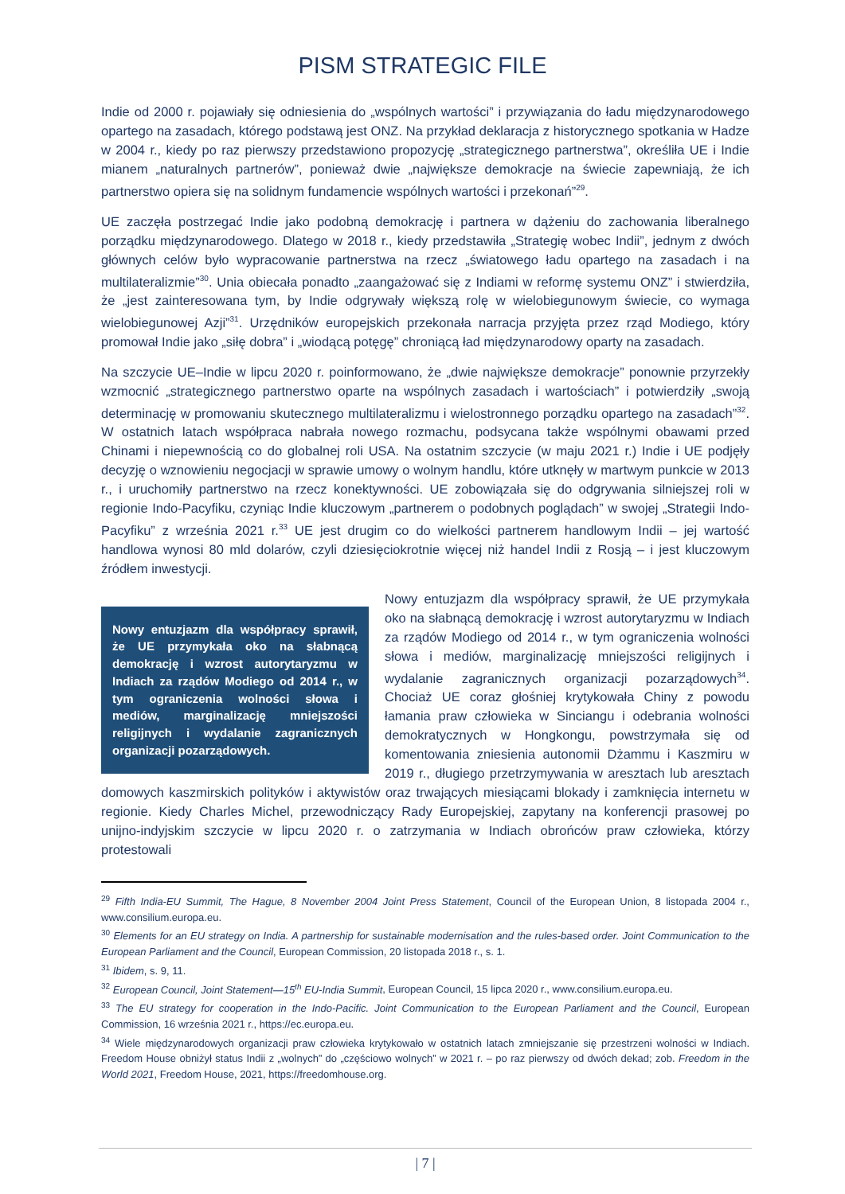PISM STRATEGIC FILE
Indie od 2000 r. pojawiały się odniesienia do „wspólnych wartości” i przywiązania do ładu międzynarodowego opartego na zasadach, którego podstawą jest ONZ. Na przykład deklaracja z historycznego spotkania w Hadze w 2004 r., kiedy po raz pierwszy przedstawiono propozycję „strategicznego partnerstwa”, określiła UE i Indie mianem „naturalnych partnerów”, ponieważ dwie „największe demokracje na świecie zapewniają, że ich partnerstwo opiera się na solidnym fundamencie wspólnych wartości i przekonań”<sup>29</sup>.
UE zaczęła postrzegać Indie jako podobną demokrację i partnera w dążeniu do zachowania liberalnego porządku międzynarodowego. Dlatego w 2018 r., kiedy przedstawiła „Strategię wobec Indii”, jednym z dwóch głównych celów było wypracowanie partnerstwa na rzecz „światowego ładu opartego na zasadach i na multilateralizmie”<sup>30</sup>. Unia obiecała ponadto „zaangażować się z Indiami w reformę systemu ONZ” i stwierdziła, że „jest zainteresowana tym, by Indie odgrywały większą rolę w wielobiegunowym świecie, co wymaga wielobiegunowej Azji”<sup>31</sup>. Urzędników europejskich przekonała narracja przyjęta przez rząd Modiego, który promował Indie jako „siłę dobra” i „wiodącą potęgę” chroniącą ład międzynarodowy oparty na zasadach.
Na szczycie UE–Indie w lipcu 2020 r. poinformowano, że „dwie największe demokracje” ponownie przyrzekły wzmocnić „strategicznego partnerstwo oparte na wspólnych zasadach i wartościach” i potwierdziły „swoją determinację w promowaniu skutecznego multilateralizmu i wielostronnego porządku opartego na zasadach”<sup>32</sup>. W ostatnich latach współpraca nabrała nowego rozmachu, podsycana także wspólnymi obawami przed Chinami i niepewnością co do globalnej roli USA. Na ostatnim szczycie (w maju 2021 r.) Indie i UE podjęły decyzję o wznowieniu negocjacji w sprawie umowy o wolnym handlu, które utknęły w martwym punkcie w 2013 r., i uruchomiły partnerstwo na rzecz konektywności. UE zobowiązała się do odgrywania silniejszej roli w regionie Indo-Pacyfiku, czyniąc Indie kluczowym „partnerem o podobnych poglądach” w swojej „Strategii Indo-Pacyfiku” z września 2021 r.<sup>33</sup> UE jest drugim co do wielkości partnerem handlowym Indii – jej wartość handlowa wynosi 80 mld dolarów, czyli dziesięciokrotnie więcej niż handel Indii z Rosją – i jest kluczowym źródłem inwestycji.
Nowy entuzjazm dla współpracy sprawił, że UE przymykała oko na słabnącą demokrację i wzrost autorytaryzmu w Indiach za rządów Modiego od 2014 r., w tym ograniczenia wolności słowa i mediów, marginalizację mniejszości religijnych i wydalanie zagranicznych organizacji pozarządowych.
Nowy entuzjazm dla współpracy sprawił, że UE przymykała oko na słabnącą demokrację i wzrost autorytaryzmu w Indiach za rządów Modiego od 2014 r., w tym ograniczenia wolności słowa i mediów, marginalizację mniejszości religijnych i wydalanie zagranicznych organizacji pozarządowych<sup>34</sup>. Chociaż UE coraz głośniej krytykowała Chiny z powodu łamania praw człowieka w Sinciangu i odebrania wolności demokratycznych w Hongkongu, powstrzymała się od komentowania zniesienia autonomii Dżammu i Kaszmiru w 2019 r., długiego przetrzymywania w aresztach lub aresztach domowych kaszmirskich polityków i aktywistów oraz trwających miesiącami blokady i zamknięcia internetu w regionie. Kiedy Charles Michel, przewodniczący Rady Europejskiej, zapytany na konferencji prasowej po unijno-indyjskim szczycie w lipcu 2020 r. o zatrzymania w Indiach obrońców praw człowieka, którzy protestowali
<sup>29</sup> Fifth India-EU Summit, The Hague, 8 November 2004 Joint Press Statement, Council of the European Union, 8 listopada 2004 r., www.consilium.europa.eu.
<sup>30</sup> Elements for an EU strategy on India. A partnership for sustainable modernisation and the rules-based order. Joint Communication to the European Parliament and the Council, European Commission, 20 listopada 2018 r., s. 1.
<sup>31</sup> Ibidem, s. 9, 11.
<sup>32</sup> European Council, Joint Statement—15<sup>th</sup> EU-India Summit, European Council, 15 lipca 2020 r., www.consilium.europa.eu.
<sup>33</sup> The EU strategy for cooperation in the Indo-Pacific. Joint Communication to the European Parliament and the Council, European Commission, 16 września 2021 r., https://ec.europa.eu.
<sup>34</sup> Wiele międzynarodowych organizacji praw człowieka krytykowało w ostatnich latach zmniejszanie się przestrzeni wolności w Indiach. Freedom House obniżył status Indii z „wolnych” do „częściowo wolnych” w 2021 r. – po raz pierwszy od dwóch dekad; zob. Freedom in the World 2021, Freedom House, 2021, https://freedomhouse.org.
| 7 |